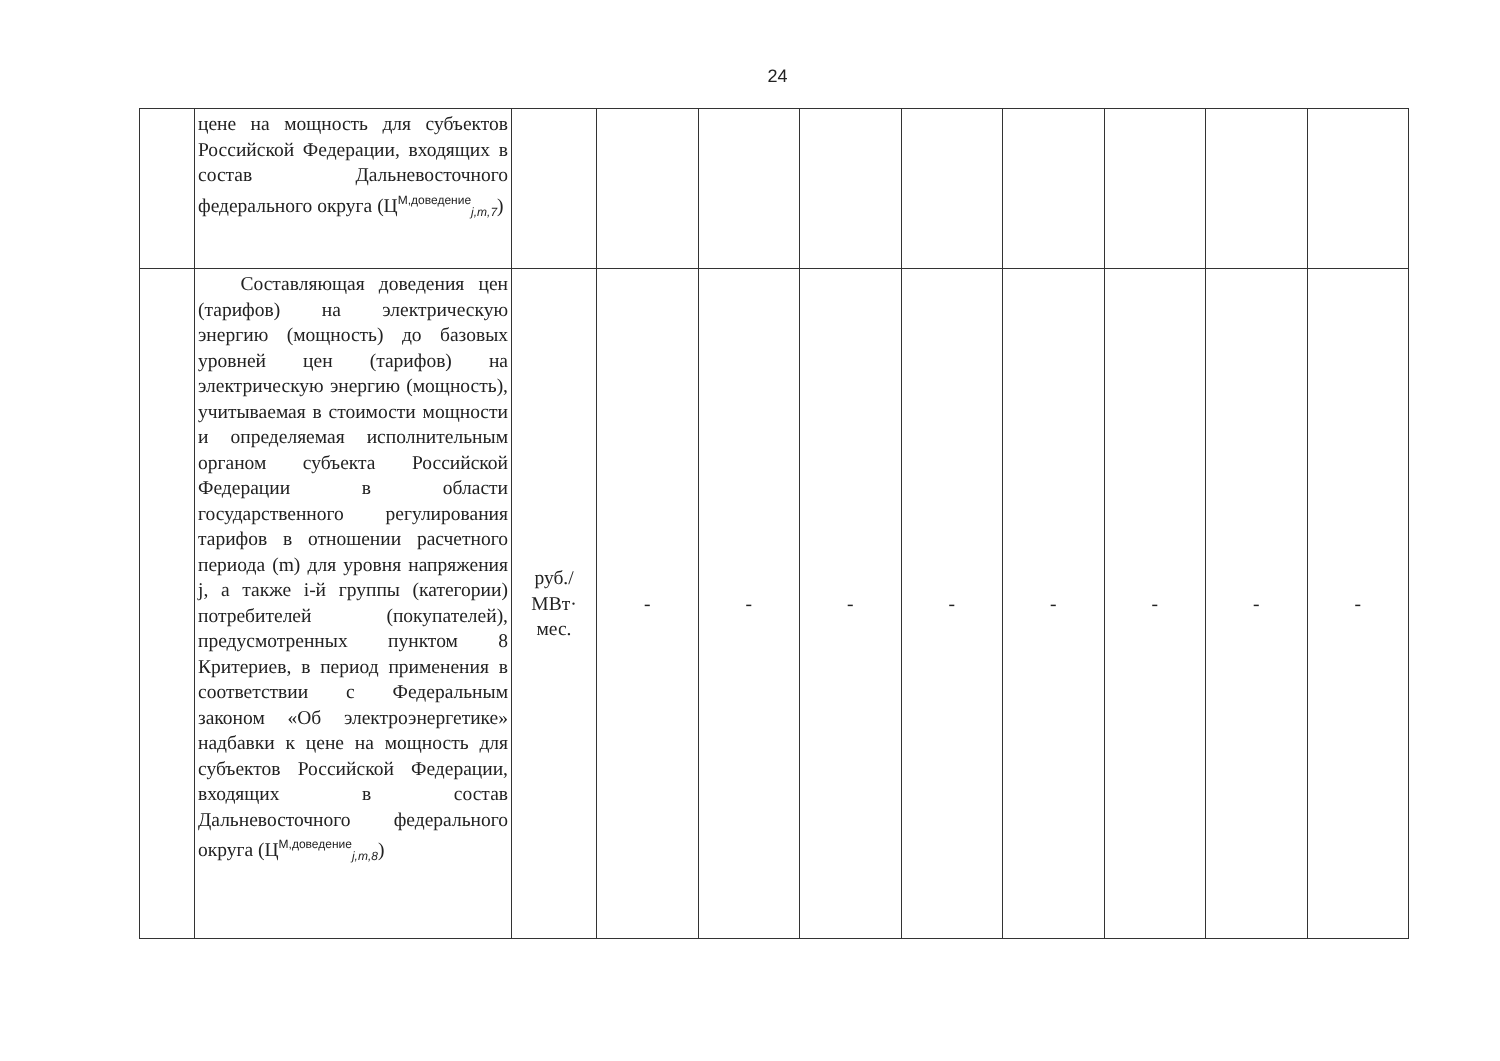24
| | цене на мощность для субъектов Российской Федерации, входящих в состав Дальневосточного федерального округа (Ц<sup>М,доведение</sup><sub>j,m,7</sub>) | | | | | | | | | |
| | Составляющая доведения цен (тарифов) на электрическую энергию (мощность) до базовых уровней цен (тарифов) на электрическую энергию (мощность), учитываемая в стоимости мощности и определяемая исполнительным органом субъекта Российской Федерации в области государственного регулирования тарифов в отношении расчетного периода (m) для уровня напряжения j, а также i-й группы (категории) потребителей (покупателей), предусмотренных пунктом 8 Критериев, в период применения в соответствии с Федеральным законом «Об электроэнергетике» надбавки к цене на мощность для субъектов Российской Федерации, входящих в состав Дальневосточного федерального округа (Ц<sup>М,доведение</sup><sub>j,m,8</sub>) | руб./ МВт· мес. | - | - | - | - | - | - | - | - |